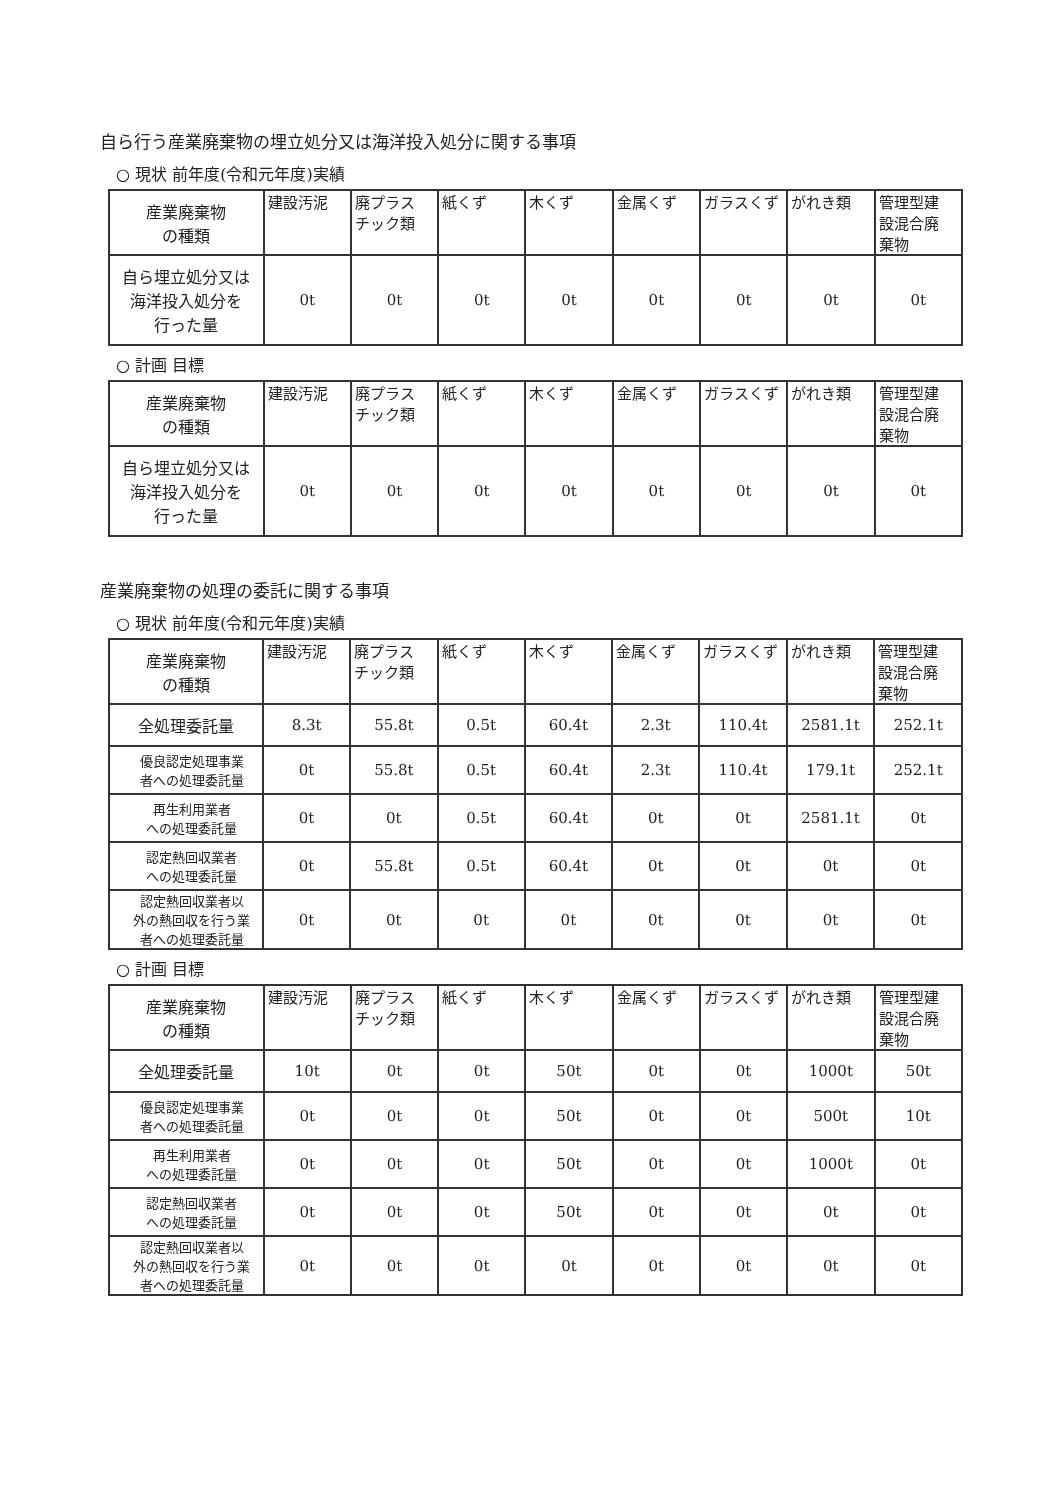自ら行う産業廃棄物の埋立処分又は海洋投入処分に関する事項
○ 現状 前年度(令和元年度)実績
| 産業廃棄物 の種類 | 建設汚泥 | 廃プラス チック類 | 紙くず | 木くず | 金属くず | ガラスくず | がれき類 | 管理型建 設混合廃 棄物 |
| --- | --- | --- | --- | --- | --- | --- | --- | --- |
| 自ら埋立処分又は 海洋投入処分を 行った量 | 0t | 0t | 0t | 0t | 0t | 0t | 0t | 0t |
○ 計画 目標
| 産業廃棄物 の種類 | 建設汚泥 | 廃プラス チック類 | 紙くず | 木くず | 金属くず | ガラスくず | がれき類 | 管理型建 設混合廃 棄物 |
| --- | --- | --- | --- | --- | --- | --- | --- | --- |
| 自ら埋立処分又は 海洋投入処分を 行った量 | 0t | 0t | 0t | 0t | 0t | 0t | 0t | 0t |
産業廃棄物の処理の委託に関する事項
○ 現状 前年度(令和元年度)実績
| 産業廃棄物 の種類 | 建設汚泥 | 廃プラス チック類 | 紙くず | 木くず | 金属くず | ガラスくず | がれき類 | 管理型建 設混合廃 棄物 |
| --- | --- | --- | --- | --- | --- | --- | --- | --- |
| 全処理委託量 | 8.3t | 55.8t | 0.5t | 60.4t | 2.3t | 110.4t | 2581.1t | 252.1t |
| 優良認定処理事業 者への処理委託量 | 0t | 55.8t | 0.5t | 60.4t | 2.3t | 110.4t | 179.1t | 252.1t |
| 再生利用業者 への処理委託量 | 0t | 0t | 0.5t | 60.4t | 0t | 0t | 2581.1t | 0t |
| 認定熱回収業者 への処理委託量 | 0t | 55.8t | 0.5t | 60.4t | 0t | 0t | 0t | 0t |
| 認定熱回収業者以 外の熱回収を行う業 者への処理委託量 | 0t | 0t | 0t | 0t | 0t | 0t | 0t | 0t |
○ 計画 目標
| 産業廃棄物 の種類 | 建設汚泥 | 廃プラス チック類 | 紙くず | 木くず | 金属くず | ガラスくず | がれき類 | 管理型建 設混合廃 棄物 |
| --- | --- | --- | --- | --- | --- | --- | --- | --- |
| 全処理委託量 | 10t | 0t | 0t | 50t | 0t | 0t | 1000t | 50t |
| 優良認定処理事業 者への処理委託量 | 0t | 0t | 0t | 50t | 0t | 0t | 500t | 10t |
| 再生利用業者 への処理委託量 | 0t | 0t | 0t | 50t | 0t | 0t | 1000t | 0t |
| 認定熱回収業者 への処理委託量 | 0t | 0t | 0t | 50t | 0t | 0t | 0t | 0t |
| 認定熱回収業者以 外の熱回収を行う業 者への処理委託量 | 0t | 0t | 0t | 0t | 0t | 0t | 0t | 0t |